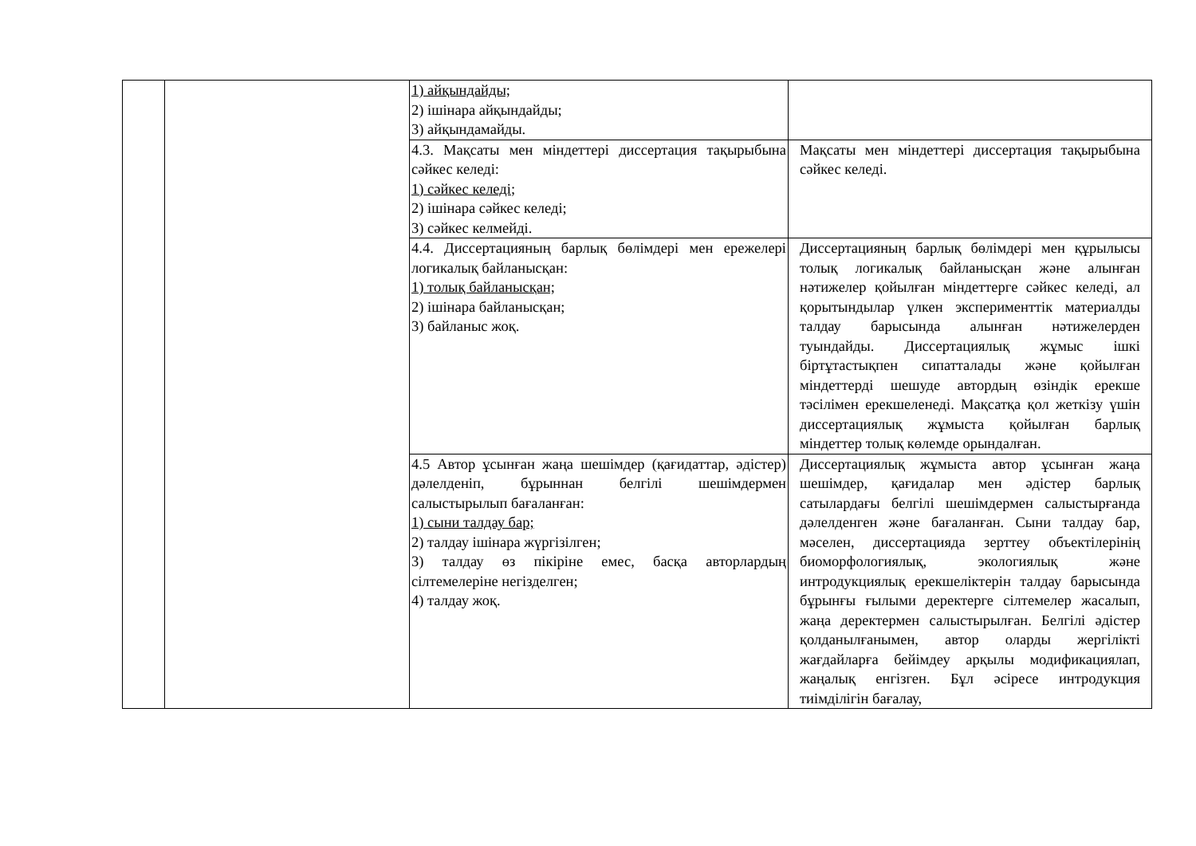| | | 1) айқындайды; 2) ішінара айқындайды; 3) айқындамайды. | |
| | | 4.3. Мақсаты мен міндеттері диссертация тақырыбына сәйкес келеді: 1) сәйкес келеді; 2) ішінара сәйкес келеді; 3) сәйкес келмейді. | Мақсаты мен міндеттері диссертация тақырыбына сәйкес келеді. |
| | | 4.4. Диссертацияның барлық бөлімдері мен ережелері логикалық байланысқан: 1) толық байланысқан; 2) ішінара байланысқан; 3) байланыс жоқ. | Диссертацияның барлық бөлімдері мен құрылысы толық логикалық байланысқан және алынған нәтижелер қойылған міндеттерге сәйкес келеді, ал қорытындылар үлкен эксперименттік материалды талдау барысында алынған нәтижелерден туындайды. Диссертациялық жұмыс ішкі біртұтастықпен сипатталады және қойылған міндеттерді шешуде автордың өзіндік ерекше тәсілімен ерекшеленеді. Мақсатқа қол жеткізу үшін диссертациялық жұмыста қойылған барлық міндеттер толық көлемде орындалған. |
| | | 4.5 Автор ұсынған жаңа шешімдер (қағидаттар, әдістер) дәлелденіп, бұрыннан белгілі шешімдермен салыстырылып бағаланған: 1) сыни талдау бар; 2) талдау ішінара жүргізілген; 3) талдау өз пікіріне емес, басқа авторлардың сілтемелеріне негізделген; 4) талдау жоқ. | Диссертациялық жұмыста автор ұсынған жаңа шешімдер, қағидалар мен әдістер барлық сатылардағы белгілі шешімдермен салыстырғанда дәлелденген және бағаланған. Сыни талдау бар, мәселен, диссертацияда зерттеу объектілерінің биоморфологиялық, экологиялық және интродукциялық ерекшеліктерін талдау барысында бұрынғы ғылыми деректерге сілтемелер жасалып, жаңа деректермен салыстырылған. Белгілі әдістер қолданылғанымен, автор оларды жергілікті жағдайларға бейімдеу арқылы модификациялап, жаңалық енгізген. Бұл әсіресе интродукция тиімділігін бағалау, |